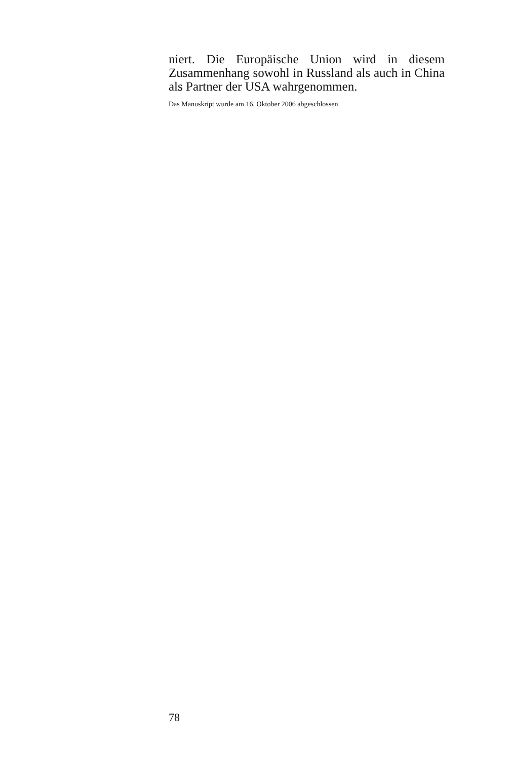niert. Die Europäische Union wird in diesem Zusammenhang sowohl in Russland als auch in China als Partner der USA wahrgenommen.
Das Manuskript wurde am 16. Oktober 2006 abgeschlossen
78